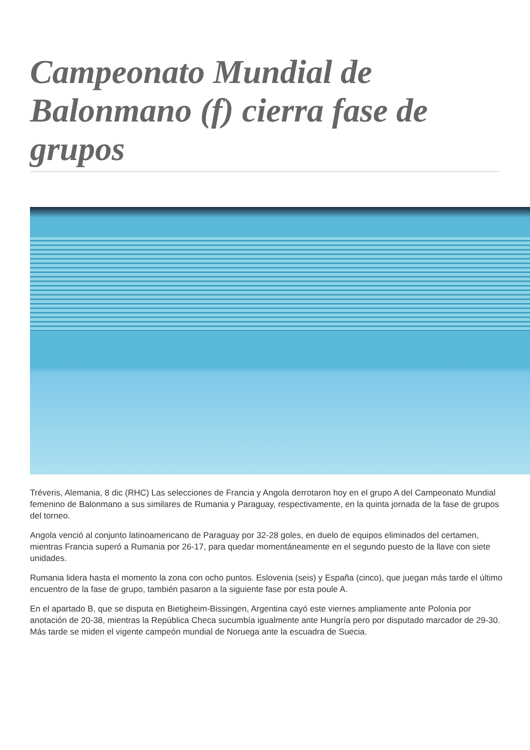Campeonato Mundial de Balonmano (f) cierra fase de grupos
Tréveris, Alemania, 8 dic (RHC) Las selecciones de Francia y Angola derrotaron hoy en el grupo A del Campeonato Mundial femenino de Balonmano a sus similares de Rumania y Paraguay, respectivamente, en la quinta jornada de la fase de grupos del torneo.
Angola venció al conjunto latinoamericano de Paraguay por 32-28 goles, en duelo de equipos eliminados del certamen, mientras Francia superó a Rumania por 26-17, para quedar momentáneamente en el segundo puesto de la llave con siete unidades.
Rumania lidera hasta el momento la zona con ocho puntos. Eslovenia (seis) y España (cinco), que juegan más tarde el último encuentro de la fase de grupo, también pasaron a la siguiente fase por esta poule A.
En el apartado B, que se disputa en Bietigheim-Bissingen, Argentina cayó este viernes ampliamente ante Polonia por anotación de 20-38, mientras la República Checa sucumbía igualmente ante Hungría pero por disputado marcador de 29-30. Más tarde se miden el vigente campeón mundial de Noruega ante la escuadra de Suecia.